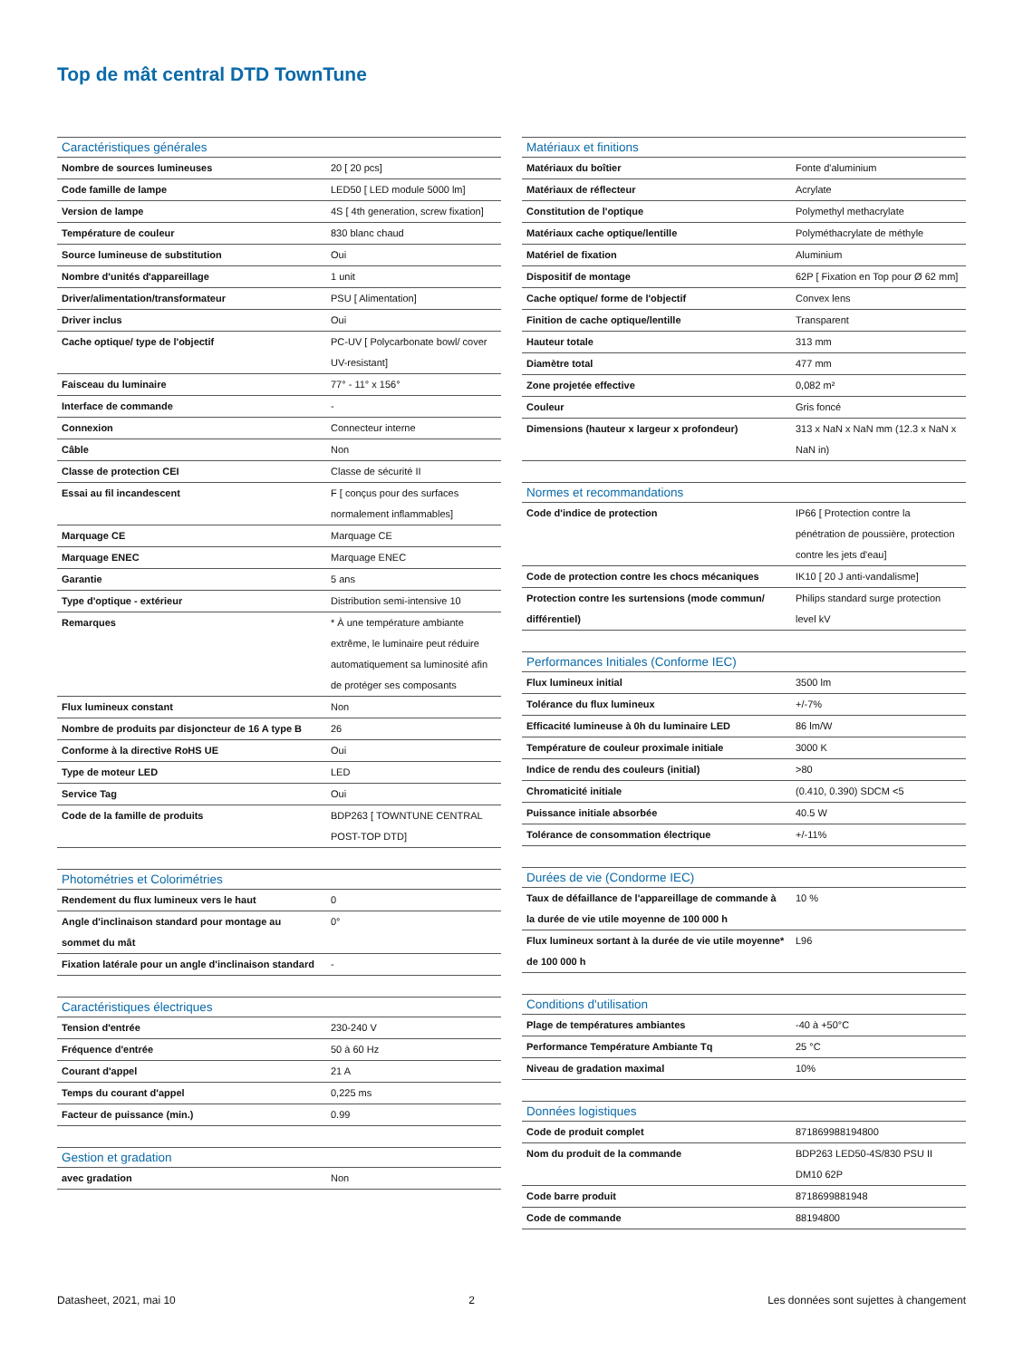Top de mât central DTD TownTune
| Caractéristiques générales | |
| --- | --- |
| Nombre de sources lumineuses | 20 [ 20 pcs] |
| Code famille de lampe | LED50 [ LED module 5000 lm] |
| Version de lampe | 4S [ 4th generation, screw fixation] |
| Température de couleur | 830 blanc chaud |
| Source lumineuse de substitution | Oui |
| Nombre d'unités d'appareillage | 1 unit |
| Driver/alimentation/transformateur | PSU [ Alimentation] |
| Driver inclus | Oui |
| Cache optique/ type de l'objectif | PC-UV [ Polycarbonate bowl/ cover UV-resistant] |
| Faisceau du luminaire | 77° - 11° x 156° |
| Interface de commande | - |
| Connexion | Connecteur interne |
| Câble | Non |
| Classe de protection CEI | Classe de sécurité II |
| Essai au fil incandescent | F [ conçus pour des surfaces normalement inflammables] |
| Marquage CE | Marquage CE |
| Marquage ENEC | Marquage ENEC |
| Garantie | 5 ans |
| Type d'optique - extérieur | Distribution semi-intensive 10 |
| Remarques | * À une température ambiante extrême, le luminaire peut réduire automatiquement sa luminosité afin de protéger ses composants |
| Flux lumineux constant | Non |
| Nombre de produits par disjoncteur de 16 A type B | 26 |
| Conforme à la directive RoHS UE | Oui |
| Type de moteur LED | LED |
| Service Tag | Oui |
| Code de la famille de produits | BDP263 [ TOWNTUNE CENTRAL POST-TOP DTD] |
| Photométries et Colorimétries | |
| --- | --- |
| Rendement du flux lumineux vers le haut | 0 |
| Angle d'inclinaison standard pour montage au sommet du mât | 0° |
| Fixation latérale pour un angle d'inclinaison standard | - |
| Caractéristiques électriques | |
| --- | --- |
| Tension d'entrée | 230-240 V |
| Fréquence d'entrée | 50 à 60 Hz |
| Courant d'appel | 21 A |
| Temps du courant d'appel | 0,225 ms |
| Facteur de puissance (min.) | 0.99 |
| Gestion et gradation | |
| --- | --- |
| avec gradation | Non |
| Matériaux et finitions | |
| --- | --- |
| Matériaux du boîtier | Fonte d'aluminium |
| Matériaux de réflecteur | Acrylate |
| Constitution de l'optique | Polymethyl methacrylate |
| Matériaux cache optique/lentille | Polyméthacrylate de méthyle |
| Matériel de fixation | Aluminium |
| Dispositif de montage | 62P [ Fixation en Top pour Ø 62 mm] |
| Cache optique/ forme de l'objectif | Convex lens |
| Finition de cache optique/lentille | Transparent |
| Hauteur totale | 313 mm |
| Diamètre total | 477 mm |
| Zone projetée effective | 0,082 m² |
| Couleur | Gris foncé |
| Dimensions (hauteur x largeur x profondeur) | 313 x NaN x NaN mm (12.3 x NaN x NaN in) |
| Normes et recommandations | |
| --- | --- |
| Code d'indice de protection | IP66 [ Protection contre la pénétration de poussière, protection contre les jets d'eau] |
| Code de protection contre les chocs mécaniques | IK10 [ 20 J anti-vandalisme] |
| Protection contre les surtensions (mode commun/ différentiel) | Philips standard surge protection level kV |
| Performances Initiales (Conforme IEC) | |
| --- | --- |
| Flux lumineux initial | 3500 lm |
| Tolérance du flux lumineux | +/-7% |
| Efficacité lumineuse à 0h du luminaire LED | 86 lm/W |
| Température de couleur proximale initiale | 3000 K |
| Indice de rendu des couleurs (initial) | >80 |
| Chromaticité initiale | (0.410, 0.390) SDCM <5 |
| Puissance initiale absorbée | 40.5 W |
| Tolérance de consommation électrique | +/-11% |
| Durées de vie (Condorme IEC) | |
| --- | --- |
| Taux de défaillance de l'appareillage de commande à la durée de vie utile moyenne de 100 000 h | 10 % |
| Flux lumineux sortant à la durée de vie utile moyenne* de 100 000 h | L96 |
| Conditions d'utilisation | |
| --- | --- |
| Plage de températures ambiantes | -40 à +50°C |
| Performance Température Ambiante Tq | 25 °C |
| Niveau de gradation maximal | 10% |
| Données logistiques | |
| --- | --- |
| Code de produit complet | 871869988194800 |
| Nom du produit de la commande | BDP263 LED50-4S/830 PSU II DM10 62P |
| Code barre produit | 8718699881948 |
| Code de commande | 88194800 |
Datasheet, 2021, mai 10 2 Les données sont sujettes à changement